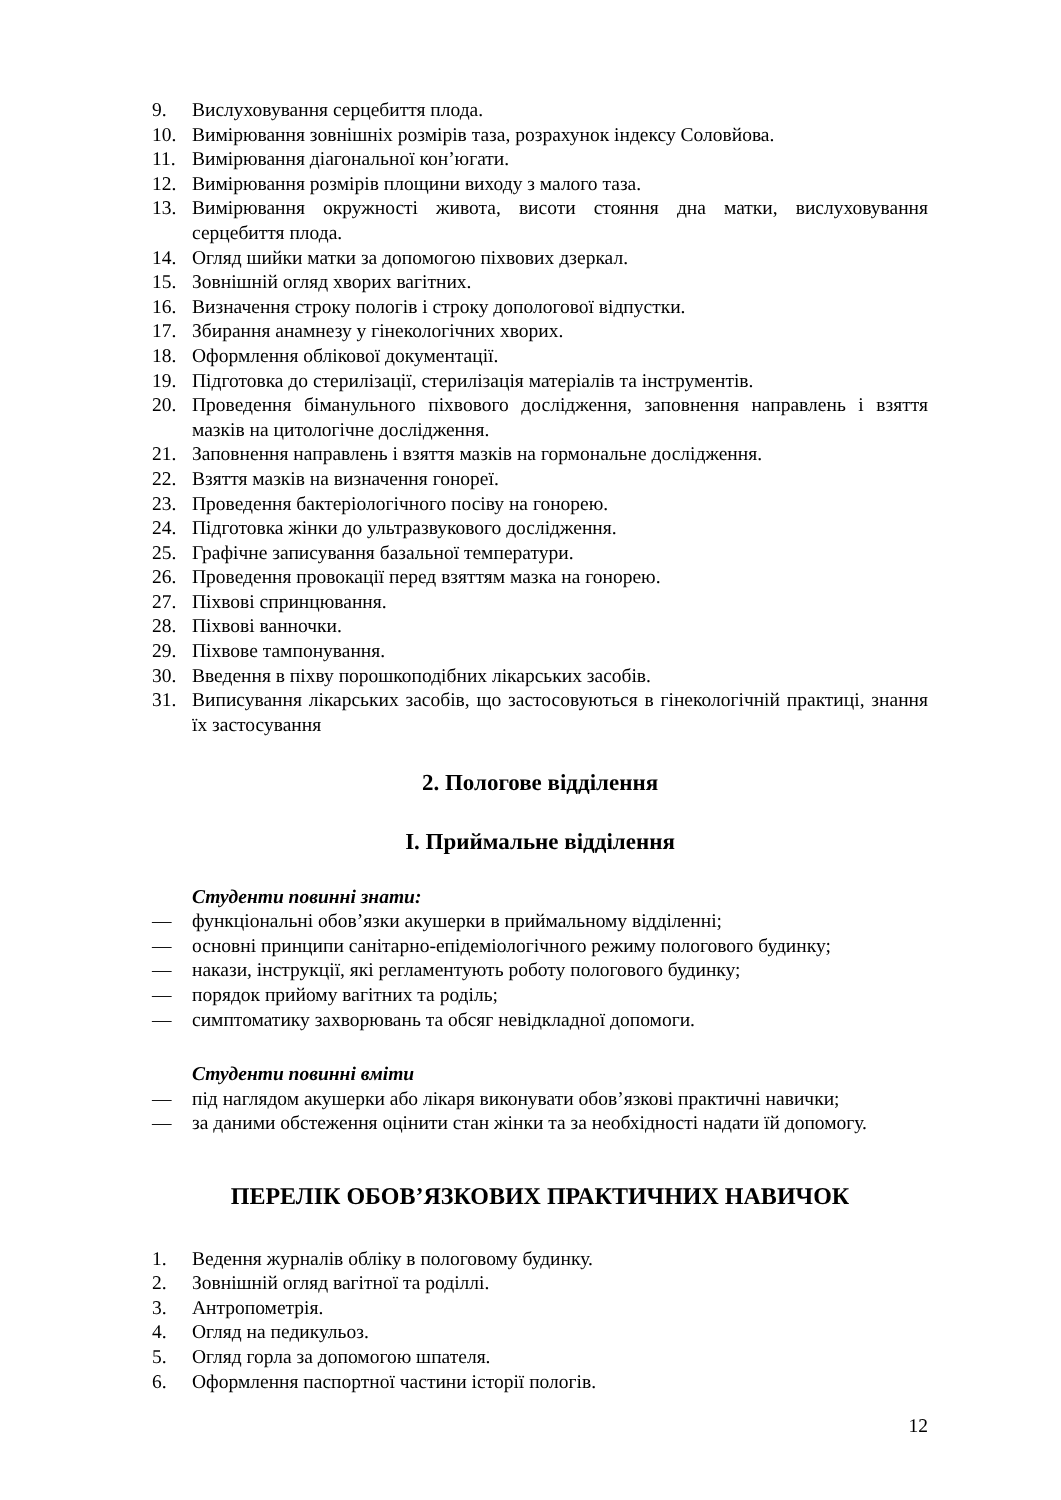9. Вислуховування серцебиття плода.
10. Вимірювання зовнішніх розмірів таза, розрахунок індексу Соловйова.
11. Вимірювання діагональної кон’югати.
12. Вимірювання розмірів площини виходу з малого таза.
13. Вимірювання окружності живота, висоти стояння дна матки, вислуховування серцебиття плода.
14. Огляд шийки матки за допомогою піхвових дзеркал.
15. Зовнішній огляд хворих вагітних.
16. Визначення строку пологів і строку допологової відпустки.
17. Збирання анамнезу у гінекологічних хворих.
18. Оформлення облікової документації.
19. Підготовка до стерилізації, стерилізація матеріалів та інструментів.
20. Проведення біманульного піхвового дослідження, заповнення направлень і взяття мазків на цитологічне дослідження.
21. Заповнення направлень і взяття мазків на гормональне дослідження.
22. Взяття мазків на визначення гонореї.
23. Проведення бактеріологічного посіву на гонорею.
24. Підготовка жінки до ультразвукового дослідження.
25. Графічне записування базальної температури.
26. Проведення провокації перед взяттям мазка на гонорею.
27. Піхвові спринцювання.
28. Піхвові ванночки.
29. Піхвове тампонування.
30. Введення в піхву порошкоподібних лікарських засобів.
31. Виписування лікарських засобів, що застосовуються в гінекологічній практиці, знання їх застосування
2. Пологове відділення
I. Приймальне відділення
Студенти повинні знати:
— функціональні обов’язки акушерки в приймальному відділенні;
— основні принципи санітарно-епідеміологічного режиму пологового будинку;
— накази, інструкції, які регламентують роботу пологового будинку;
— порядок прийому вагітних та роділь;
— симптоматику захворювань та обсяг невідкладної допомоги.
Студенти повинні вміти
— під наглядом акушерки або лікаря виконувати обов’язкові практичні навички;
— за даними обстеження оцінити стан жінки та за необхідності надати їй допомогу.
ПЕРЕЛІК ОБОВ’ЯЗКОВИХ ПРАКТИЧНИХ НАВИЧОК
1. Ведення журналів обліку в пологовому будинку.
2. Зовнішній огляд вагітної та роділлі.
3. Антропометрія.
4. Огляд на педикульоз.
5. Огляд горла за допомогою шпателя.
6. Оформлення паспортної частини історії пологів.
12